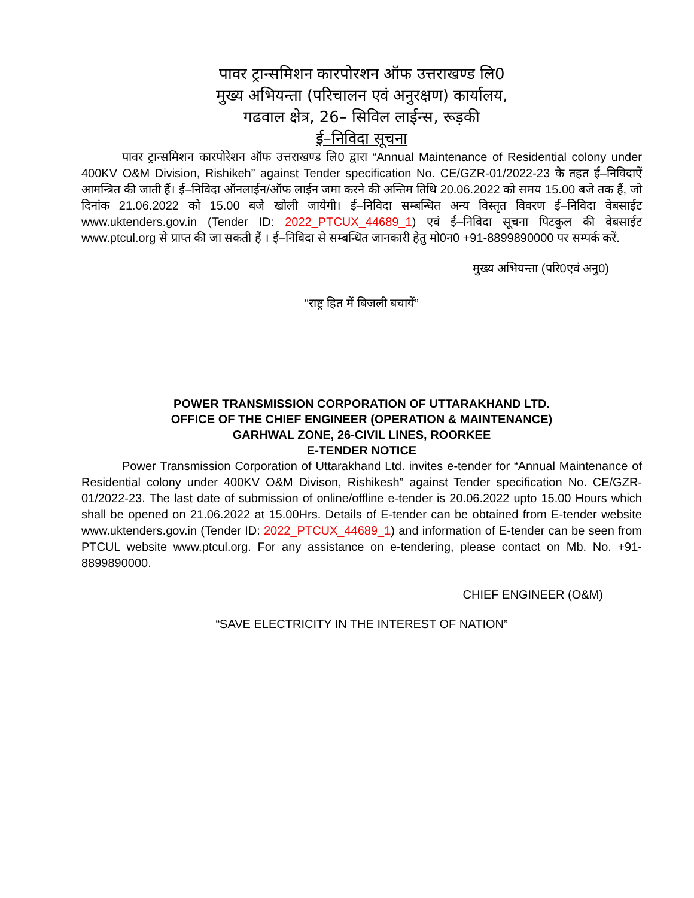पावर ट्रान्समिशन कारपोरशन ऑफ उत्तराखण्ड लि0
मुख्य अभियन्ता (परिचालन एवं अनुरक्षण) कार्यालय,
गढवाल क्षेत्र, 26– सिविल लाईन्स, रूड़की
ई–निविदा सूचना
पावर ट्रान्समिशन कारपोरेशन ऑफ उत्तराखण्ड लि0 द्वारा “Annual Maintenance of Residential colony under 400KV O&M Division, Rishikeh” against Tender specification No. CE/GZR-01/2022-23 के तहत ई–निविदाऐं आमन्त्रित की जाती हैं। ई–निविदा ऑनलाईन/ऑफ लाईन जमा करने की अन्तिम तिथि 20.06.2022 को समय 15.00 बजे तक हैं, जो दिनांक 21.06.2022 को 15.00 बजे खोली जायेगी। ई–निविदा सम्बन्धित अन्य विस्तृत विवरण ई–निविदा वेबसाईट www.uktenders.gov.in (Tender ID: 2022_PTCUX_44689_1) एवं ई–निविदा सूचना पिटकुल की वेबसाईट www.ptcul.org से प्राप्त की जा सकती हैं । ई–निविदा से सम्बन्धित जानकारी हेतु मो0न0 +91-8899890000 पर सम्पर्क करें.
मुख्य अभियन्ता (परि0एवं अनु0)
“राष्ट्र हित में बिजली बचायें”
POWER TRANSMISSION CORPORATION OF UTTARAKHAND LTD.
OFFICE OF THE CHIEF ENGINEER (OPERATION & MAINTENANCE)
GARHWAL ZONE, 26-CIVIL LINES, ROORKEE
E-TENDER NOTICE
Power Transmission Corporation of Uttarakhand Ltd. invites e-tender for “Annual Maintenance of Residential colony under 400KV O&M Divison, Rishikesh” against Tender specification No. CE/GZR-01/2022-23. The last date of submission of online/offline e-tender is 20.06.2022 upto 15.00 Hours which shall be opened on 21.06.2022 at 15.00Hrs. Details of E-tender can be obtained from E-tender website www.uktenders.gov.in (Tender ID: 2022_PTCUX_44689_1) and information of E-tender can be seen from PTCUL website www.ptcul.org. For any assistance on e-tendering, please contact on Mb. No. +91-8899890000.
CHIEF ENGINEER (O&M)
“SAVE ELECTRICITY IN THE INTEREST OF NATION”